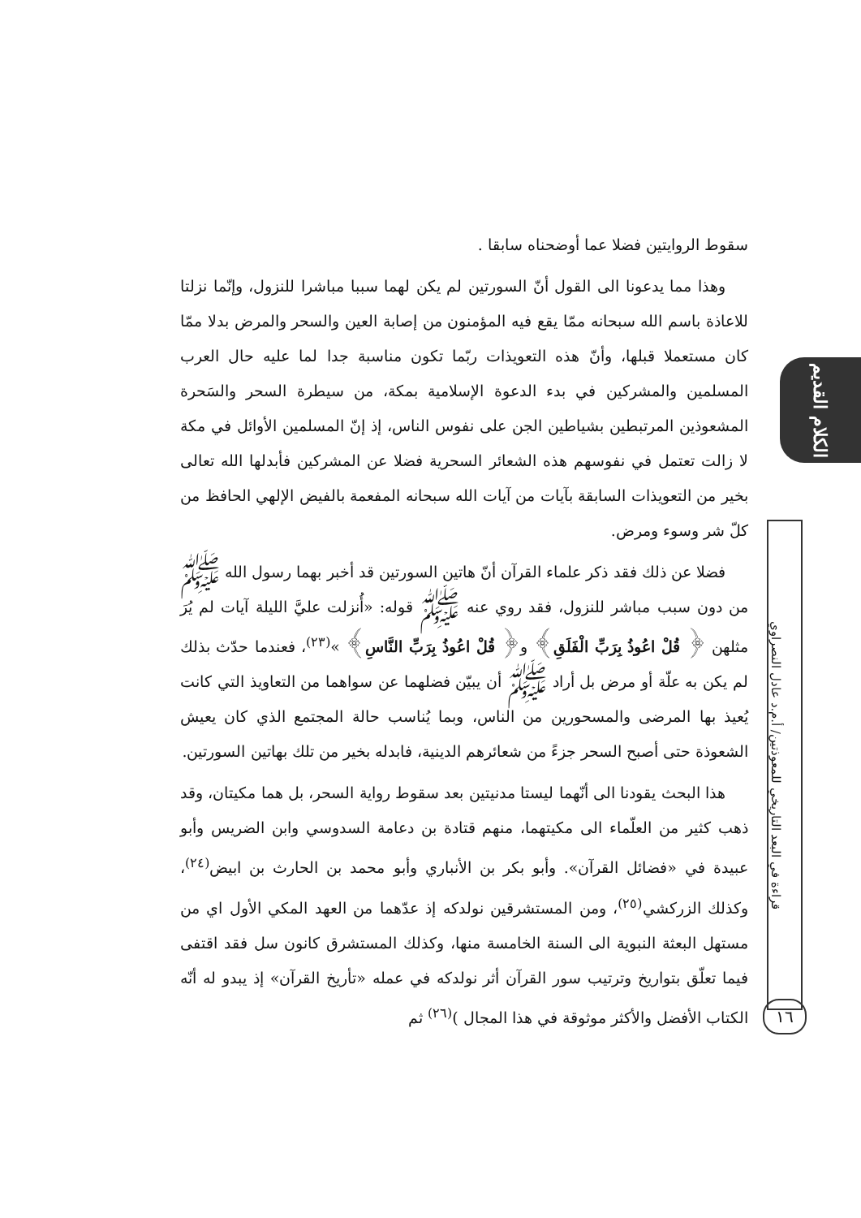سقوط الروايتين فضلا عما أوضحناه سابقا .
وهذا مما يدعونا الى القول أنّ السورتين لم يكن لهما سببا مباشرا للنزول، وإنّما نزلتا للاعاذة باسم الله سبحانه ممّا يقع فيه المؤمنون من إصابة العين والسحر والمرض بدلا ممّا كان مستعملا قبلها، وأنّ هذه التعويذات ربّما تكون مناسبة جدا لما عليه حال العرب المسلمين والمشركين في بدء الدعوة الإسلامية بمكة، من سيطرة السحر والسَحرة المشعوذين المرتبطين بشياطين الجن على نفوس الناس، إذ إنّ المسلمين الأوائل في مكة لا زالت تعتمل في نفوسهم هذه الشعائر السحرية فضلا عن المشركين فأبدلها الله تعالى بخير من التعويذات السابقة بآيات من آيات الله سبحانه المفعمة بالفيض الإلهي الحافظ من كلّ شر وسوء ومرض.
فضلا عن ذلك فقد ذكر علماء القرآن أنّ هاتين السورتين قد أخبر بهما رسول الله ﷺ من دون سبب مباشر للنزول، فقد روي عنه ﷺ قوله: «أُنزلت عليَّ الليلة آيات لم يُرَ مثلهن ﴿ قُلْ اعُوذُ بِرَبِّ الْفَلَقِ﴾ و﴿ قُلْ اعُوذُ بِرَبِّ النَّاسِ﴾ »<sup>(٢٣)</sup>، فعندما حدّث بذلك لم يكن به علّة أو مرض بل أراد ﷺ أن يبيّن فضلهما عن سواهما من التعاويذ التي كانت يُعيذ بها المرضى والمسحورين من الناس، وبما يُناسب حالة المجتمع الذي كان يعيش الشعوذة حتى أصبح السحر جزءً من شعائرهم الدينية، فابدله بخير من تلك بهاتين السورتين.
هذا البحث يقودنا الى أنّهما ليستا مدنيتين بعد سقوط رواية السحر، بل هما مكيتان، وقد ذهب كثير من العلّماء الى مكيتهما، منهم قتادة بن دعامة السدوسي وابن الضريس وأبو عبيدة في «فضائل القرآن». وأبو بكر بن الأنباري وأبو محمد بن الحارث بن ابيض<sup>(٢٤)</sup>، وكذلك الزركشي<sup>(٢٥)</sup>، ومن المستشرقين نولدكه إذ عدّهما من العهد المكي الأول اي من مستهل البعثة النبوية الى السنة الخامسة منها، وكذلك المستشرق كانون سل فقد اقتفى فيما تعلّق بتواريخ وترتيب سور القرآن أثر نولدكه في عمله «تأريخ القرآن» إذ يبدو له أنّه الكتاب الأفضل والأكثر موثوقة في هذا المجال )<sup>(٢٦)</sup> ثم
الكلام القديم
قراءة في البعد التاريخي للمعوذتين/ أ.م.د عادل النصراوي
١٦